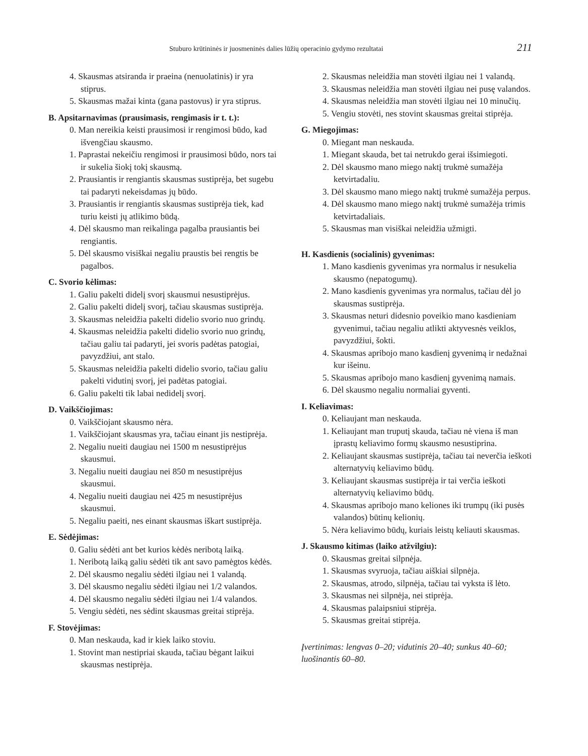Stuburo krūtininės ir juosmeninės dalies lūžių operacinio gydymo rezultatai 211
4. Skausmas atsiranda ir praeina (nenuolatinis) ir yra stiprus.
5. Skausmas mažai kinta (gana pastovus) ir yra stiprus.
B. Apsitarnavimas (prausimasis, rengimasis ir t. t.):
0. Man nereikia keisti prausimosi ir rengimosi būdo, kad išvengčiau skausmo.
1. Paprastai nekeičiu rengimosi ir prausimosi būdo, nors tai ir sukelia šiokį tokį skausmą.
2. Prausiantis ir rengiantis skausmas sustiprėja, bet sugebu tai padaryti nekeisdamas jų būdo.
3. Prausiantis ir rengiantis skausmas sustiprėja tiek, kad turiu keisti jų atlikimo būdą.
4. Dėl skausmo man reikalinga pagalba prausiantis bei rengiantis.
5. Dėl skausmo visiškai negaliu praustis bei rengtis be pagalbos.
C. Svorio kėlimas:
1. Galiu pakelti didelį svorį skausmui nesustiprėjus.
2. Galiu pakelti didelį svorį, tačiau skausmas sustiprėja.
3. Skausmas neleidžia pakelti didelio svorio nuo grindų.
4. Skausmas neleidžia pakelti didelio svorio nuo grindų, tačiau galiu tai padaryti, jei svoris padėtas patogiai, pavyzdžiui, ant stalo.
5. Skausmas neleidžia pakelti didelio svorio, tačiau galiu pakelti vidutinį svorį, jei padėtas patogiai.
6. Galiu pakelti tik labai nedidelį svorį.
D. Vaikščiojimas:
0. Vaikščiojant skausmo nėra.
1. Vaikščiojant skausmas yra, tačiau einant jis nestiprėja.
2. Negaliu nueiti daugiau nei 1500 m nesustiprėjus skausmui.
3. Negaliu nueiti daugiau nei 850 m nesustiprėjus skausmui.
4. Negaliu nueiti daugiau nei 425 m nesustiprėjus skausmui.
5. Negaliu paeiti, nes einant skausmas iškart sustiprėja.
E. Sėdėjimas:
0. Galiu sėdėti ant bet kurios kėdės neribotą laiką.
1. Neribotą laiką galiu sėdėti tik ant savo pamėgtos kėdės.
2. Dėl skausmo negaliu sėdėti ilgiau nei 1 valandą.
3. Dėl skausmo negaliu sėdėti ilgiau nei 1/2 valandos.
4. Dėl skausmo negaliu sėdėti ilgiau nei 1/4 valandos.
5. Vengiu sėdėti, nes sėdint skausmas greitai stiprėja.
F. Stovėjimas:
0. Man neskauda, kad ir kiek laiko stoviu.
1. Stovint man nestipriai skauda, tačiau bėgant laikui skausmas nestiprėja.
2. Skausmas neleidžia man stovėti ilgiau nei 1 valandą.
3. Skausmas neleidžia man stovėti ilgiau nei pusę valandos.
4. Skausmas neleidžia man stovėti ilgiau nei 10 minučių.
5. Vengiu stovėti, nes stovint skausmas greitai stiprėja.
G. Miegojimas:
0. Miegant man neskauda.
1. Miegant skauda, bet tai netrukdo gerai išsimiegoti.
2. Dėl skausmo mano miego naktį trukmė sumažėja ketvirtadaliu.
3. Dėl skausmo mano miego naktį trukmė sumažėja perpus.
4. Dėl skausmo mano miego naktį trukmė sumažėja trimis ketvirtadaliais.
5. Skausmas man visiškai neleidžia užmigti.
H. Kasdienis (socialinis) gyvenimas:
1. Mano kasdienis gyvenimas yra normalus ir nesukelia skausmo (nepatogumų).
2. Mano kasdienis gyvenimas yra normalus, tačiau dėl jo skausmas sustiprėja.
3. Skausmas neturi didesnio poveikio mano kasdieniam gyvenimui, tačiau negaliu atlikti aktyvesnės veiklos, pavyzdžiui, šokti.
4. Skausmas apribojo mano kasdienį gyvenimą ir nedažnai kur išeinu.
5. Skausmas apribojo mano kasdienį gyvenimą namais.
6. Dėl skausmo negaliu normaliai gyventi.
I. Keliavimas:
0. Keliaujant man neskauda.
1. Keliaujant man truputį skauda, tačiau nė viena iš man įprastų keliavimo formų skausmo nesustiprina.
2. Keliaujant skausmas sustiprėja, tačiau tai neverčia ieškoti alternatyvių keliavimo būdų.
3. Keliaujant skausmas sustiprėja ir tai verčia ieškoti alternatyvių keliavimo būdų.
4. Skausmas apribojo mano keliones iki trumpų (iki pusės valandos) būtinų kelionių.
5. Nėra keliavimo būdų, kuriais leistų keliauti skausmas.
J. Skausmo kitimas (laiko atžvilgiu):
0. Skausmas greitai silpnėja.
1. Skausmas svyruoja, tačiau aiškiai silpnėja.
2. Skausmas, atrodo, silpnėja, tačiau tai vyksta iš lėto.
3. Skausmas nei silpnėja, nei stiprėja.
4. Skausmas palaipsniui stiprėja.
5. Skausmas greitai stiprėja.
Įvertinimas: lengvas 0–20; vidutinis 20–40; sunkus 40–60; luošinantis 60–80.